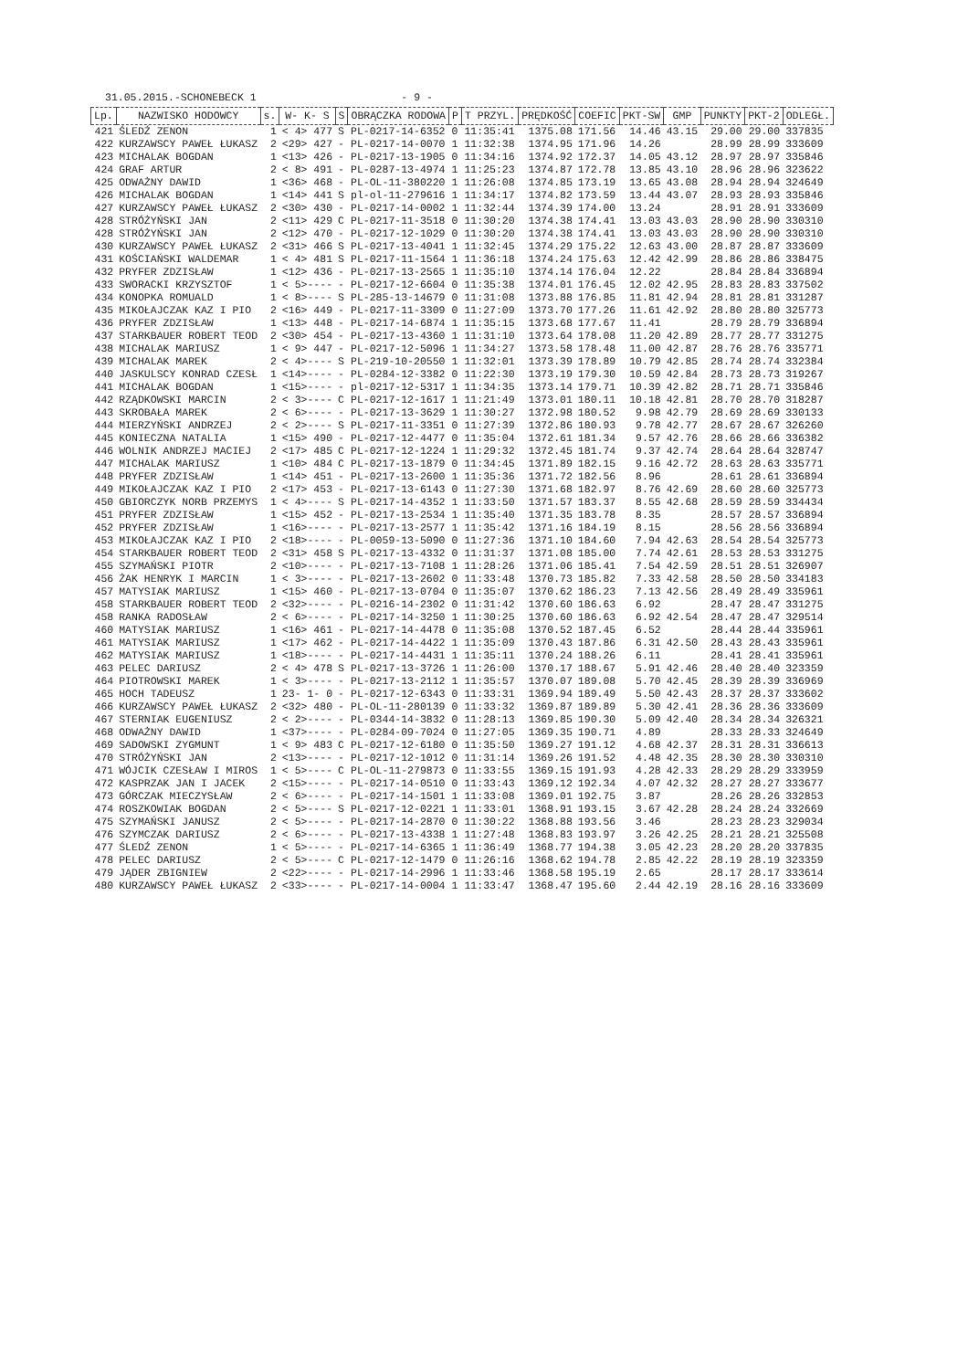31.05.2015.-SCHONEBECK 1 - 9 -
| Lp. | NAZWISKO HODOWCY | s. | W- K- S | S | OBRĄCZKA RODOWA | P | T PRZYL. | PRĘDKOŚĆ | COEFIC | PKT-SW | GMP | PUNKTY | PKT-2 | ODLEGŁ. |
| --- | --- | --- | --- | --- | --- | --- | --- | --- | --- | --- | --- | --- | --- | --- |
| 421 | ŚLEDŹ ZENON | 1 | < 4> 477 | S | PL-0217-14-6352 | 0 | 11:35:41 | 1375.08 | 171.56 | 14.46 | 43.15 | 29.00 | 29.00 | 337835 |
| 422 | KURZAWSCY PAWEŁ ŁUKASZ | 2 | <29> 427 | - | PL-0217-14-0070 | 1 | 11:32:38 | 1374.95 | 171.96 | 14.26 | | 28.99 | 28.99 | 333609 |
| 423 | MICHALAK BOGDAN | 1 | <13> 426 | - | PL-0217-13-1905 | 0 | 11:34:16 | 1374.92 | 172.37 | 14.05 | 43.12 | 28.97 | 28.97 | 335846 |
| 424 | GRAF ARTUR | 2 | < 8> 491 | - | PL-0287-13-4974 | 1 | 11:25:23 | 1374.87 | 172.78 | 13.85 | 43.10 | 28.96 | 28.96 | 323622 |
| 425 | ODWAŻNY DAWID | 1 | <36> 468 | - | PL-OL-11-380220 | 1 | 11:26:08 | 1374.85 | 173.19 | 13.65 | 43.08 | 28.94 | 28.94 | 324649 |
| 426 | MICHALAK BOGDAN | 1 | <14> 441 | S | pl-ol-11-279616 | 1 | 11:34:17 | 1374.82 | 173.59 | 13.44 | 43.07 | 28.93 | 28.93 | 335846 |
| 427 | KURZAWSCY PAWEŁ ŁUKASZ | 2 | <30> 430 | - | PL-0217-14-0002 | 1 | 11:32:44 | 1374.39 | 174.00 | 13.24 | | 28.91 | 28.91 | 333609 |
| 428 | STRÓŻYŃSKI JAN | 2 | <11> 429 | C | PL-0217-11-3518 | 0 | 11:30:20 | 1374.38 | 174.41 | 13.03 | 43.03 | 28.90 | 28.90 | 330310 |
| 428 | STRÓŻYŃSKI JAN | 2 | <12> 470 | - | PL-0217-12-1029 | 0 | 11:30:20 | 1374.38 | 174.41 | 13.03 | 43.03 | 28.90 | 28.90 | 330310 |
| 430 | KURZAWSCY PAWEŁ ŁUKASZ | 2 | <31> 466 | S | PL-0217-13-4041 | 1 | 11:32:45 | 1374.29 | 175.22 | 12.63 | 43.00 | 28.87 | 28.87 | 333609 |
| 431 | KOŚCIAŃSKI WALDEMAR | 1 | < 4> 481 | S | PL-0217-11-1564 | 1 | 11:36:18 | 1374.24 | 175.63 | 12.42 | 42.99 | 28.86 | 28.86 | 338475 |
| 432 | PRYFER ZDZISŁAW | 1 | <12> 436 | - | PL-0217-13-2565 | 1 | 11:35:10 | 1374.14 | 176.04 | 12.22 | | 28.84 | 28.84 | 336894 |
| 433 | SWORACKI KRZYSZTOF | 1 | < 5>---- | - | PL-0217-12-6604 | 0 | 11:35:38 | 1374.01 | 176.45 | 12.02 | 42.95 | 28.83 | 28.83 | 337502 |
| 434 | KONOPKA ROMUALD | 1 | < 8>---- | S | PL-285-13-14679 | 0 | 11:31:08 | 1373.88 | 176.85 | 11.81 | 42.94 | 28.81 | 28.81 | 331287 |
| 435 | MIKOŁAJCZAK KAZ I PIO | 2 | <16> 449 | - | PL-0217-11-3309 | 0 | 11:27:09 | 1373.70 | 177.26 | 11.61 | 42.92 | 28.80 | 28.80 | 325773 |
| 436 | PRYFER ZDZISŁAW | 1 | <13> 448 | - | PL-0217-14-6874 | 1 | 11:35:15 | 1373.68 | 177.67 | 11.41 | | 28.79 | 28.79 | 336894 |
| 437 | STARKBAUER ROBERT TEOD | 2 | <30> 454 | - | PL-0217-13-4360 | 1 | 11:31:10 | 1373.64 | 178.08 | 11.20 | 42.89 | 28.77 | 28.77 | 331275 |
| 438 | MICHALAK MARIUSZ | 1 | < 9> 447 | - | PL-0217-12-5096 | 1 | 11:34:27 | 1373.58 | 178.48 | 11.00 | 42.87 | 28.76 | 28.76 | 335771 |
| 439 | MICHALAK MAREK | 2 | < 4>---- | S | PL-219-10-20550 | 1 | 11:32:01 | 1373.39 | 178.89 | 10.79 | 42.85 | 28.74 | 28.74 | 332384 |
| 440 | JASKULSCY KONRAD CZESŁ | 1 | <14>---- | - | PL-0284-12-3382 | 0 | 11:22:30 | 1373.19 | 179.30 | 10.59 | 42.84 | 28.73 | 28.73 | 319267 |
| 441 | MICHALAK BOGDAN | 1 | <15>---- | - | pl-0217-12-5317 | 1 | 11:34:35 | 1373.14 | 179.71 | 10.39 | 42.82 | 28.71 | 28.71 | 335846 |
| 442 | RZĄDKOWSKI MARCIN | 2 | < 3>---- | C | PL-0217-12-1617 | 1 | 11:21:49 | 1373.01 | 180.11 | 10.18 | 42.81 | 28.70 | 28.70 | 318287 |
| 443 | SKROBAŁA MAREK | 2 | < 6>---- | - | PL-0217-13-3629 | 1 | 11:30:27 | 1372.98 | 180.52 | 9.98 | 42.79 | 28.69 | 28.69 | 330133 |
| 444 | MIERZYŃSKI ANDRZEJ | 2 | < 2>---- | S | PL-0217-11-3351 | 0 | 11:27:39 | 1372.86 | 180.93 | 9.78 | 42.77 | 28.67 | 28.67 | 326260 |
| 445 | KONIECZNA NATALIA | 1 | <15> 490 | - | PL-0217-12-4477 | 0 | 11:35:04 | 1372.61 | 181.34 | 9.57 | 42.76 | 28.66 | 28.66 | 336382 |
| 446 | WOLNIK ANDRZEJ MACIEJ | 2 | <17> 485 | C | PL-0217-12-1224 | 1 | 11:29:32 | 1372.45 | 181.74 | 9.37 | 42.74 | 28.64 | 28.64 | 328747 |
| 447 | MICHALAK MARIUSZ | 1 | <10> 484 | C | PL-0217-13-1879 | 0 | 11:34:45 | 1371.89 | 182.15 | 9.16 | 42.72 | 28.63 | 28.63 | 335771 |
| 448 | PRYFER ZDZISŁAW | 1 | <14> 451 | - | PL-0217-13-2600 | 1 | 11:35:36 | 1371.72 | 182.56 | 8.96 | | 28.61 | 28.61 | 336894 |
| 449 | MIKOŁAJCZAK KAZ I PIO | 2 | <17> 453 | - | PL-0217-13-6143 | 0 | 11:27:30 | 1371.68 | 182.97 | 8.76 | 42.69 | 28.60 | 28.60 | 325773 |
| 450 | GBIORCZYK NORB PRZEMYS | 1 | < 4>---- | S | PL-0217-14-4352 | 1 | 11:33:50 | 1371.57 | 183.37 | 8.55 | 42.68 | 28.59 | 28.59 | 334434 |
| 451 | PRYFER ZDZISŁAW | 1 | <15> 452 | - | PL-0217-13-2534 | 1 | 11:35:40 | 1371.35 | 183.78 | 8.35 | | 28.57 | 28.57 | 336894 |
| 452 | PRYFER ZDZISŁAW | 1 | <16>---- | - | PL-0217-13-2577 | 1 | 11:35:42 | 1371.16 | 184.19 | 8.15 | | 28.56 | 28.56 | 336894 |
| 453 | MIKOŁAJCZAK KAZ I PIO | 2 | <18>---- | - | PL-0059-13-5090 | 0 | 11:27:36 | 1371.10 | 184.60 | 7.94 | 42.63 | 28.54 | 28.54 | 325773 |
| 454 | STARKBAUER ROBERT TEOD | 2 | <31> 458 | S | PL-0217-13-4332 | 0 | 11:31:37 | 1371.08 | 185.00 | 7.74 | 42.61 | 28.53 | 28.53 | 331275 |
| 455 | SZYMAŃSKI PIOTR | 2 | <10>---- | - | PL-0217-13-7108 | 1 | 11:28:26 | 1371.06 | 185.41 | 7.54 | 42.59 | 28.51 | 28.51 | 326907 |
| 456 | ŻAK HENRYK I MARCIN | 1 | < 3>---- | - | PL-0217-13-2602 | 0 | 11:33:48 | 1370.73 | 185.82 | 7.33 | 42.58 | 28.50 | 28.50 | 334183 |
| 457 | MATYSIAK MARIUSZ | 1 | <15> 460 | - | PL-0217-13-0704 | 0 | 11:35:07 | 1370.62 | 186.23 | 7.13 | 42.56 | 28.49 | 28.49 | 335961 |
| 458 | STARKBAUER ROBERT TEOD | 2 | <32>---- | - | PL-0216-14-2302 | 0 | 11:31:42 | 1370.60 | 186.63 | 6.92 | | 28.47 | 28.47 | 331275 |
| 458 | RANKA RADOSŁAW | 2 | < 6>---- | - | PL-0217-14-3250 | 1 | 11:30:25 | 1370.60 | 186.63 | 6.92 | 42.54 | 28.47 | 28.47 | 329514 |
| 460 | MATYSIAK MARIUSZ | 1 | <16> 461 | - | PL-0217-14-4478 | 0 | 11:35:08 | 1370.52 | 187.45 | 6.52 | | 28.44 | 28.44 | 335961 |
| 461 | MATYSIAK MARIUSZ | 1 | <17> 462 | - | PL-0217-14-4422 | 1 | 11:35:09 | 1370.43 | 187.86 | 6.31 | 42.50 | 28.43 | 28.43 | 335961 |
| 462 | MATYSIAK MARIUSZ | 1 | <18>---- | - | PL-0217-14-4431 | 1 | 11:35:11 | 1370.24 | 188.26 | 6.11 | | 28.41 | 28.41 | 335961 |
| 463 | PELEC DARIUSZ | 2 | < 4> 478 | S | PL-0217-13-3726 | 1 | 11:26:00 | 1370.17 | 188.67 | 5.91 | 42.46 | 28.40 | 28.40 | 323359 |
| 464 | PIOTROWSKI MAREK | 1 | < 3>---- | - | PL-0217-13-2112 | 1 | 11:35:57 | 1370.07 | 189.08 | 5.70 | 42.45 | 28.39 | 28.39 | 336969 |
| 465 | HOCH TADEUSZ | 1 | 23- 1- 0 | - | PL-0217-12-6343 | 0 | 11:33:31 | 1369.94 | 189.49 | 5.50 | 42.43 | 28.37 | 28.37 | 333602 |
| 466 | KURZAWSCY PAWEŁ ŁUKASZ | 2 | <32> 480 | - | PL-OL-11-280139 | 0 | 11:33:32 | 1369.87 | 189.89 | 5.30 | 42.41 | 28.36 | 28.36 | 333609 |
| 467 | STERNIAK EUGENIUSZ | 2 | < 2>---- | - | PL-0344-14-3832 | 0 | 11:28:13 | 1369.85 | 190.30 | 5.09 | 42.40 | 28.34 | 28.34 | 326321 |
| 468 | ODWAŻNY DAWID | 1 | <37>---- | - | PL-0284-09-7024 | 0 | 11:27:05 | 1369.35 | 190.71 | 4.89 | | 28.33 | 28.33 | 324649 |
| 469 | SADOWSKI ZYGMUNT | 1 | < 9> 483 | C | PL-0217-12-6180 | 0 | 11:35:50 | 1369.27 | 191.12 | 4.68 | 42.37 | 28.31 | 28.31 | 336613 |
| 470 | STRÓŻYŃSKI JAN | 2 | <13>---- | - | PL-0217-12-1012 | 0 | 11:31:14 | 1369.26 | 191.52 | 4.48 | 42.35 | 28.30 | 28.30 | 330310 |
| 471 | WÓJCIK CZESŁAW I MIROS | 1 | < 5>---- | C | PL-OL-11-279873 | 0 | 11:33:55 | 1369.15 | 191.93 | 4.28 | 42.33 | 28.29 | 28.29 | 333959 |
| 472 | KASPRZAK JAN I JACEK | 2 | <15>---- | - | PL-0217-14-0510 | 0 | 11:33:43 | 1369.12 | 192.34 | 4.07 | 42.32 | 28.27 | 28.27 | 333677 |
| 473 | GÓRCZAK MIECZYSŁAW | 2 | < 6>---- | - | PL-0217-14-1501 | 1 | 11:33:08 | 1369.01 | 192.75 | 3.87 | | 28.26 | 28.26 | 332853 |
| 474 | ROSZKOWIAK BOGDAN | 2 | < 5>---- | S | PL-0217-12-0221 | 1 | 11:33:01 | 1368.91 | 193.15 | 3.67 | 42.28 | 28.24 | 28.24 | 332669 |
| 475 | SZYMAŃSKI JANUSZ | 2 | < 5>---- | - | PL-0217-14-2870 | 0 | 11:30:22 | 1368.88 | 193.56 | 3.46 | | 28.23 | 28.23 | 329034 |
| 476 | SZYMCZAK DARIUSZ | 2 | < 6>---- | - | PL-0217-13-4338 | 1 | 11:27:48 | 1368.83 | 193.97 | 3.26 | 42.25 | 28.21 | 28.21 | 325508 |
| 477 | ŚLEDŹ ZENON | 1 | < 5>---- | - | PL-0217-14-6365 | 1 | 11:36:49 | 1368.77 | 194.38 | 3.05 | 42.23 | 28.20 | 28.20 | 337835 |
| 478 | PELEC DARIUSZ | 2 | < 5>---- | C | PL-0217-12-1479 | 0 | 11:26:16 | 1368.62 | 194.78 | 2.85 | 42.22 | 28.19 | 28.19 | 323359 |
| 479 | JĄDER ZBIGNIEW | 2 | <22>---- | - | PL-0217-14-2996 | 1 | 11:33:46 | 1368.58 | 195.19 | 2.65 | | 28.17 | 28.17 | 333614 |
| 480 | KURZAWSCY PAWEŁ ŁUKASZ | 2 | <33>---- | - | PL-0217-14-0004 | 1 | 11:33:47 | 1368.47 | 195.60 | 2.44 | 42.19 | 28.16 | 28.16 | 333609 |